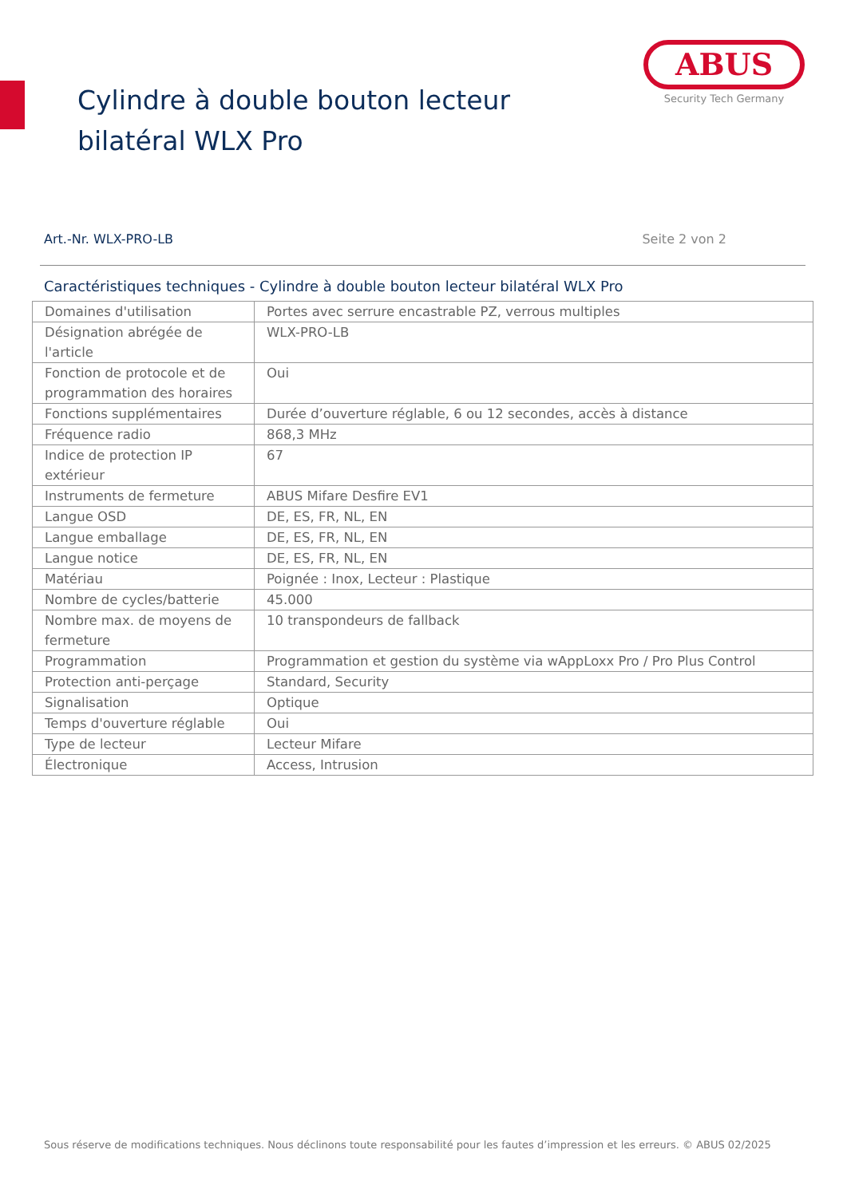Cylindre à double bouton lecteur bilatéral WLX Pro
ABUS
Security Tech Germany
Art.-Nr. WLX-PRO-LB Seite 2 von 2
Caractéristiques techniques - Cylindre à double bouton lecteur bilatéral WLX Pro
| Domaines d'utilisation | Portes avec serrure encastrable PZ, verrous multiples |
| Désignation abrégée de l'article | WLX-PRO-LB |
| Fonction de protocole et de programmation des horaires | Oui |
| Fonctions supplémentaires | Durée d’ouverture réglable, 6 ou 12 secondes, accès à distance |
| Fréquence radio | 868,3 MHz |
| Indice de protection IP extérieur | 67 |
| Instruments de fermeture | ABUS Mifare Desfire EV1 |
| Langue OSD | DE, ES, FR, NL, EN |
| Langue emballage | DE, ES, FR, NL, EN |
| Langue notice | DE, ES, FR, NL, EN |
| Matériau | Poignée : Inox, Lecteur : Plastique |
| Nombre de cycles/batterie | 45.000 |
| Nombre max. de moyens de fermeture | 10 transpondeurs de fallback |
| Programmation | Programmation et gestion du système via wAppLoxx Pro / Pro Plus Control |
| Protection anti-perçage | Standard, Security |
| Signalisation | Optique |
| Temps d'ouverture réglable | Oui |
| Type de lecteur | Lecteur Mifare |
| Électronique | Access, Intrusion |
Sous réserve de modifications techniques. Nous déclinons toute responsabilité pour les fautes d’impression et les erreurs. © ABUS 02/2025